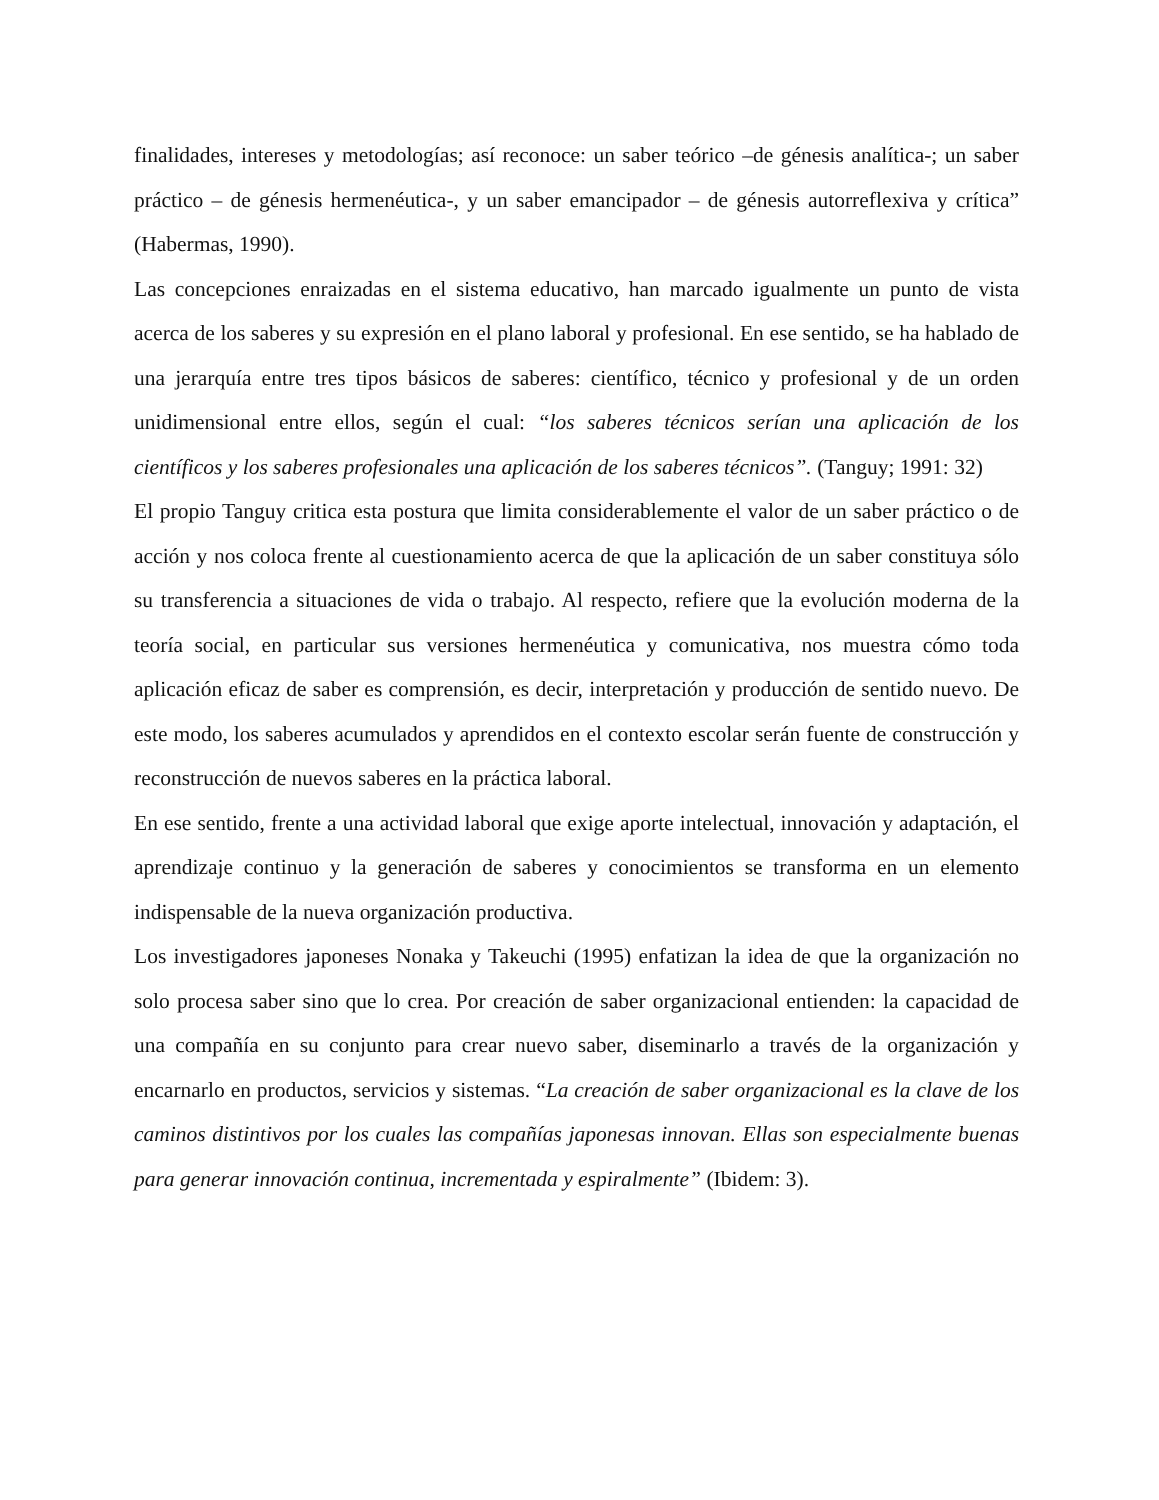finalidades, intereses y metodologías; así reconoce: un saber teórico –de génesis analítica-; un saber práctico – de génesis hermenéutica-, y un saber emancipador – de génesis autorreflexiva y crítica” (Habermas, 1990).
Las concepciones enraizadas en el sistema educativo, han marcado igualmente un punto de vista acerca de los saberes y su expresión en el plano laboral y profesional. En ese sentido, se ha hablado de una jerarquía entre tres tipos básicos de saberes: científico, técnico y profesional y de un orden unidimensional entre ellos, según el cual: “los saberes técnicos serían una aplicación de los científicos y los saberes profesionales una aplicación de los saberes técnicos”. (Tanguy; 1991: 32)
El propio Tanguy critica esta postura que limita considerablemente el valor de un saber práctico o de acción y nos coloca frente al cuestionamiento acerca de que la aplicación de un saber constituya sólo su transferencia a situaciones de vida o trabajo. Al respecto, refiere que la evolución moderna de la teoría social, en particular sus versiones hermenéutica y comunicativa, nos muestra cómo toda aplicación eficaz de saber es comprensión, es decir, interpretación y producción de sentido nuevo. De este modo, los saberes acumulados y aprendidos en el contexto escolar serán fuente de construcción y reconstrucción de nuevos saberes en la práctica laboral.
En ese sentido, frente a una actividad laboral que exige aporte intelectual, innovación y adaptación, el aprendizaje continuo y la generación de saberes y conocimientos se transforma en un elemento indispensable de la nueva organización productiva.
Los investigadores japoneses Nonaka y Takeuchi (1995) enfatizan la idea de que la organización no solo procesa saber sino que lo crea. Por creación de saber organizacional entienden: la capacidad de una compañía en su conjunto para crear nuevo saber, diseminarlo a través de la organización y encarnarlo en productos, servicios y sistemas. “La creación de saber organizacional es la clave de los caminos distintivos por los cuales las compañías japonesas innovan. Ellas son especialmente buenas para generar innovación continua, incrementada y espiralmente” (Ibidem: 3).